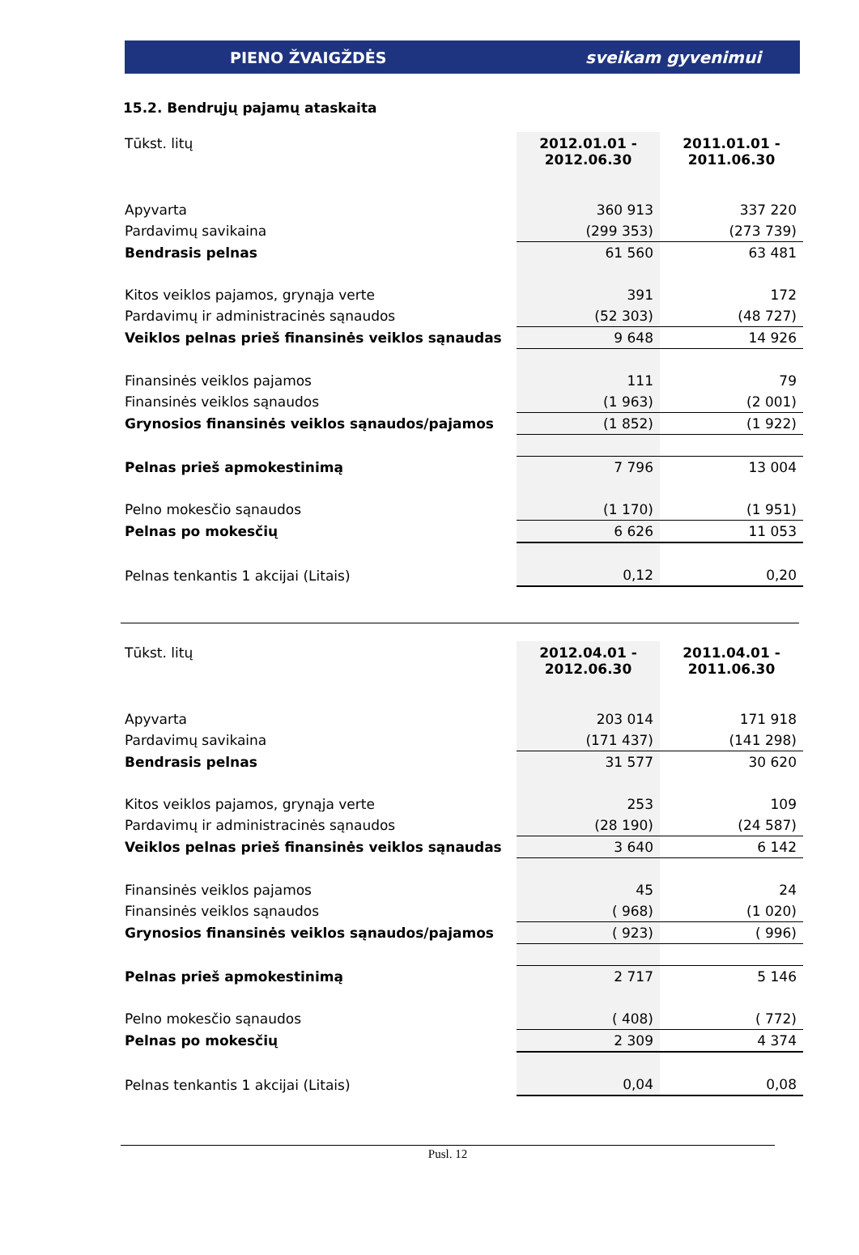PIENO ŽVAIGŽDĖS sveikam gyvenimui
15.2. Bendrųjų pajamų ataskaita
| Tūkst. litų | 2012.01.01 - 2012.06.30 | 2011.01.01 - 2011.06.30 |
| Apyvarta | 360 913 | 337 220 |
| Pardavimų savikaina | (299 353) | (273 739) |
| Bendrasis pelnas | 61 560 | 63 481 |
| Kitos veiklos pajamos, grynąja verte | 391 | 172 |
| Pardavimų ir administracinės sąnaudos | (52 303) | (48 727) |
| Veiklos pelnas prieš finansinės veiklos sąnaudas | 9 648 | 14 926 |
| Finansinės veiklos pajamos | 111 | 79 |
| Finansinės veiklos sąnaudos | (1 963) | (2 001) |
| Grynosios finansinės veiklos sąnaudos/pajamos | (1 852) | (1 922) |
| Pelnas prieš apmokestinimą | 7 796 | 13 004 |
| Pelno mokesčio sąnaudos | (1 170) | (1 951) |
| Pelnas po mokesčių | 6 626 | 11 053 |
| Pelnas tenkantis 1 akcijai (Litais) | 0,12 | 0,20 |
| Tūkst. litų | 2012.04.01 - 2012.06.30 | 2011.04.01 - 2011.06.30 |
| Apyvarta | 203 014 | 171 918 |
| Pardavimų savikaina | (171 437) | (141 298) |
| Bendrasis pelnas | 31 577 | 30 620 |
| Kitos veiklos pajamos, grynąja verte | 253 | 109 |
| Pardavimų ir administracinės sąnaudos | (28 190) | (24 587) |
| Veiklos pelnas prieš finansinės veiklos sąnaudas | 3 640 | 6 142 |
| Finansinės veiklos pajamos | 45 | 24 |
| Finansinės veiklos sąnaudos | ( 968) | (1 020) |
| Grynosios finansinės veiklos sąnaudos/pajamos | ( 923) | ( 996) |
| Pelnas prieš apmokestinimą | 2 717 | 5 146 |
| Pelno mokesčio sąnaudos | ( 408) | ( 772) |
| Pelnas po mokesčių | 2 309 | 4 374 |
| Pelnas tenkantis 1 akcijai (Litais) | 0,04 | 0,08 |
Pusl. 12